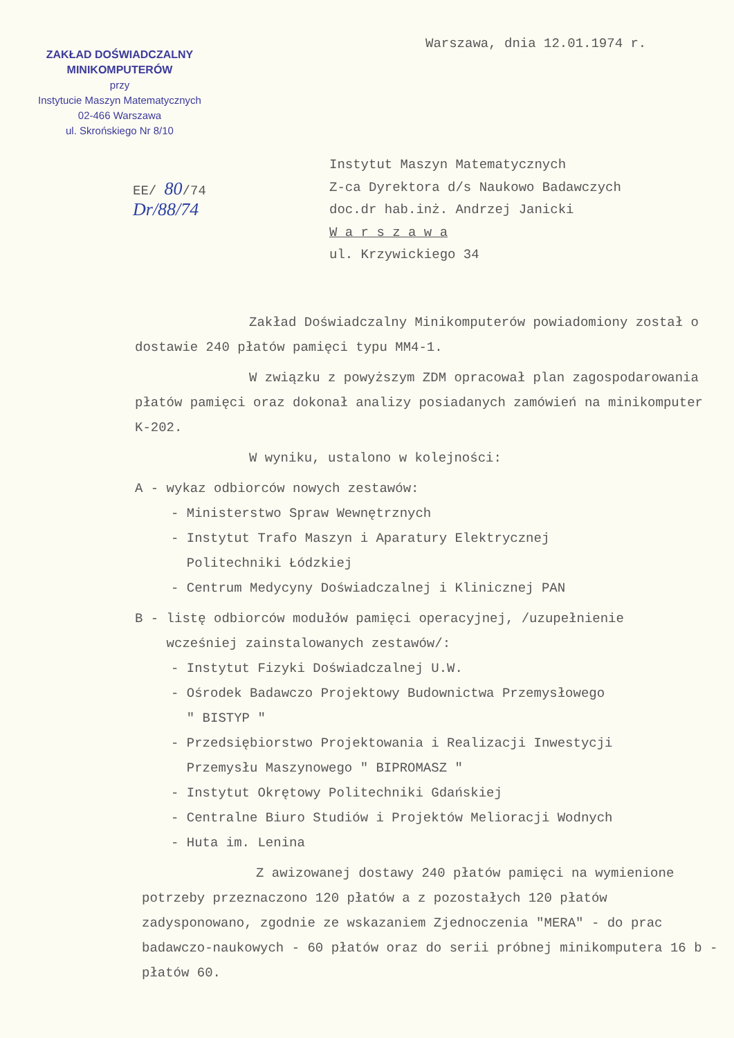ZAKŁAD DOŚWIADCZALNY MINIKOMPUTERÓW
przy
Instytucie Maszyn Matematycznych
02-466 Warszawa
ul. Skrońskiego Nr 8/10
Warszawa, dnia 12.01.1974 r.
EE/ 80/74
Dr/88/74
Instytut Maszyn Matematycznych
Z-ca Dyrektora d/s Naukowo Badawczych
doc.dr hab.inż. Andrzej Janicki
W a r s z a w a
ul. Krzywickiego 34
Zakład Doświadczalny Minikomputerów powiadomiony został o dostawie 240 płatów pamięci typu MM4-1.
W związku z powyższym ZDM opracował plan zagospodarowania płatów pamięci oraz dokonał analizy posiadanych zamówień na minikomputer K-202.
W wyniku, ustalono w kolejności:
A - wykaz odbiorców nowych zestawów:
- Ministerstwo Spraw Wewnętrznych
- Instytut Trafo Maszyn i Aparatury Elektrycznej
Politechniki Łódzkiej
- Centrum Medycyny Doświadczalnej i Klinicznej PAN
B - listę odbiorców modułów pamięci operacyjnej, /uzupełnienie
wcześniej zainstalowanych zestawów/:
- Instytut Fizyki Doświadczalnej U.W.
- Ośrodek Badawczo Projektowy Budownictwa Przemysłowego
" BISTYP "
- Przedsiębiorstwo Projektowania i Realizacji Inwestycji
Przemysłu Maszynowego " BIPROMASZ "
- Instytut Okrętowy Politechniki Gdańskiej
- Centralne Biuro Studiów i Projektów Melioracji Wodnych
- Huta im. Lenina
Z awizowanej dostawy 240 płatów pamięci na wymienione potrzeby przeznaczono 120 płatów a z pozostałych 120 płatów zadysponowano, zgodnie ze wskazaniem Zjednoczenia "MERA" - do prac badawczo-naukowych - 60 płatów oraz do serii próbnej minikomputera 16 b - płatów 60.